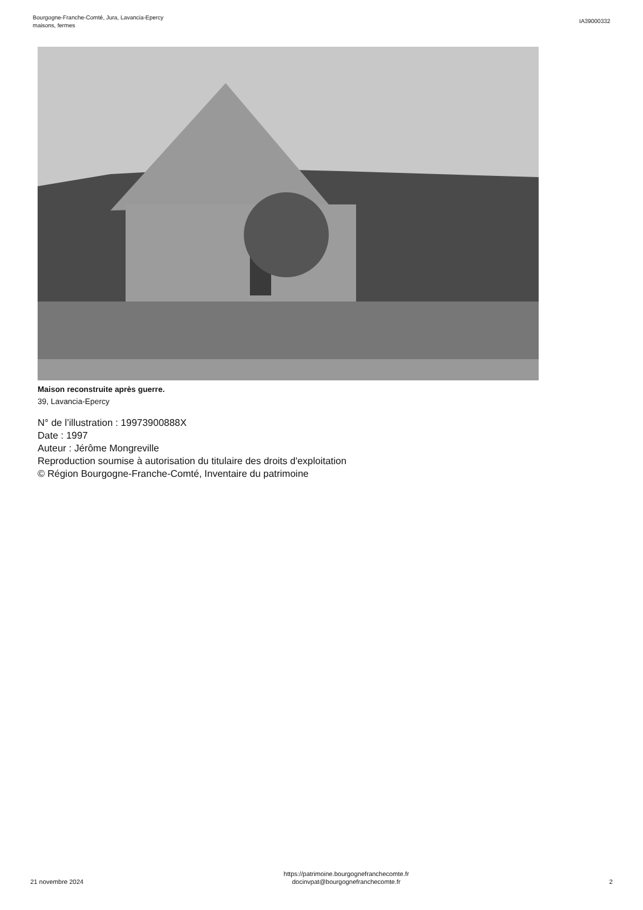Bourgogne-Franche-Comté, Jura, Lavancia-Epercy
maisons, fermes
IA39000332
Maison reconstruite après guerre.
39, Lavancia-Epercy
N° de l’illustration : 19973900888X
Date : 1997
Auteur : Jérôme Mongreville
Reproduction soumise à autorisation du titulaire des droits d'exploitation
© Région Bourgogne-Franche-Comté, Inventaire du patrimoine
21 novembre 2024
https://patrimoine.bourgognefranchecomte.fr
docinvpat@bourgognefranchecomte.fr
2